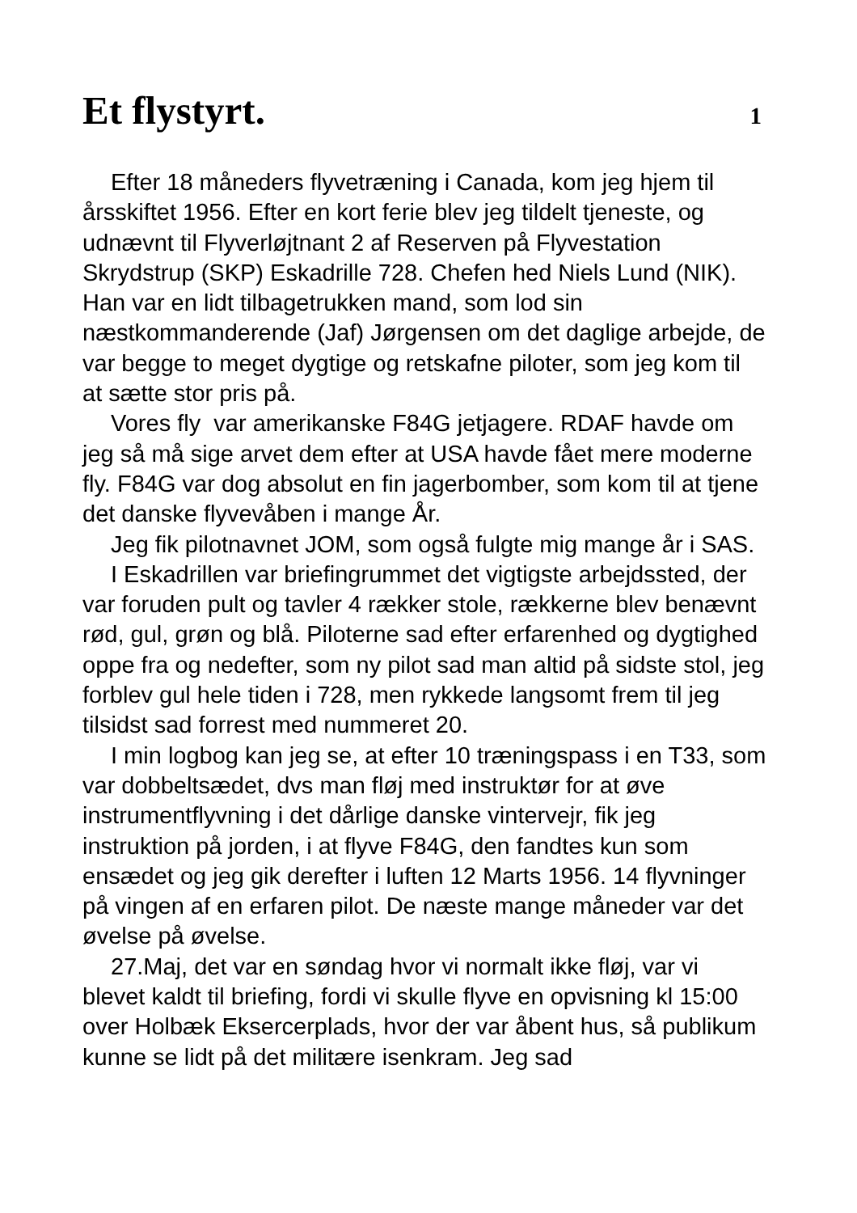Et flystyrt.
1
Efter 18 måneders flyvetræning i Canada, kom jeg hjem til årsskiftet 1956. Efter en kort ferie blev jeg tildelt tjeneste, og udnævnt til Flyverløjtnant 2 af Reserven på Flyvestation Skrydstrup (SKP) Eskadrille 728. Chefen hed Niels Lund (NIK). Han var en lidt tilbagetrukken mand, som lod sin næstkommanderende (Jaf) Jørgensen om det daglige arbejde, de var begge to meget dygtige og retskafne piloter, som jeg kom til at sætte stor pris på.
Vores fly var amerikanske F84G jetjagere. RDAF havde om jeg så må sige arvet dem efter at USA havde fået mere moderne fly. F84G var dog absolut en fin jagerbomber, som kom til at tjene det danske flyvevåben i mange År.
Jeg fik pilotnavnet JOM, som også fulgte mig mange år i SAS.
I Eskadrillen var briefingrummet det vigtigste arbejdssted, der var foruden pult og tavler 4 rækker stole, rækkerne blev benævnt rød, gul, grøn og blå. Piloterne sad efter erfarenhed og dygtighed oppe fra og nedefter, som ny pilot sad man altid på sidste stol, jeg forblev gul hele tiden i 728, men rykkede langsomt frem til jeg tilsidst sad forrest med nummeret 20.
I min logbog kan jeg se, at efter 10 træningspass i en T33, som var dobbeltsædet, dvs man fløj med instruktør for at øve instrumentflyvning i det dårlige danske vintervejr, fik jeg instruktion på jorden, i at flyve F84G, den fandtes kun som ensædet og jeg gik derefter i luften 12 Marts 1956. 14 flyvninger på vingen af en erfaren pilot. De næste mange måneder var det øvelse på øvelse.
27.Maj, det var en søndag hvor vi normalt ikke fløj, var vi blevet kaldt til briefing, fordi vi skulle flyve en opvisning kl 15:00 over Holbæk Eksercerplads, hvor der var åbent hus, så publikum kunne se lidt på det militære isenkram. Jeg sad